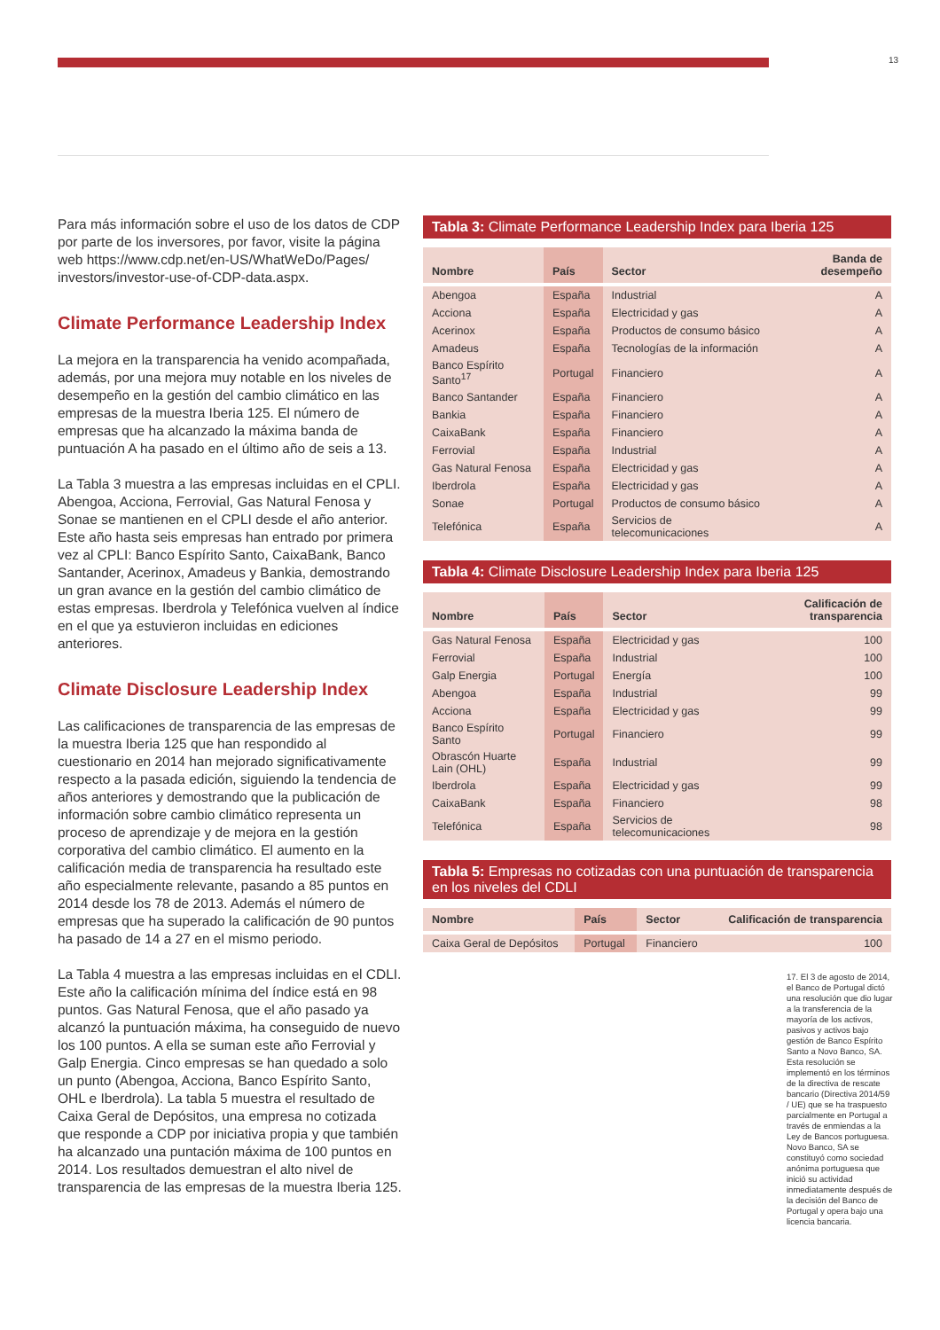13
Para más información sobre el uso de los datos de CDP por parte de los inversores, por favor, visite la página web https://www.cdp.net/en-US/WhatWeDo/Pages/ investors/investor-use-of-CDP-data.aspx.
Climate Performance Leadership Index
La mejora en la transparencia ha venido acompañada, además, por una mejora muy notable en los niveles de desempeño en la gestión del cambio climático en las empresas de la muestra Iberia 125. El número de empresas que ha alcanzado la máxima banda de puntuación A ha pasado en el último año de seis a 13.
La Tabla 3 muestra a las empresas incluidas en el CPLI. Abengoa, Acciona, Ferrovial, Gas Natural Fenosa y Sonae se mantienen en el CPLI desde el año anterior. Este año hasta seis empresas han entrado por primera vez al CPLI: Banco Espírito Santo, CaixaBank, Banco Santander, Acerinox, Amadeus y Bankia, demostrando un gran avance en la gestión del cambio climático de estas empresas. Iberdrola y Telefónica vuelven al índice en el que ya estuvieron incluidas en ediciones anteriores.
Climate Disclosure Leadership Index
Las calificaciones de transparencia de las empresas de la muestra Iberia 125 que han respondido al cuestionario en 2014 han mejorado significativamente respecto a la pasada edición, siguiendo la tendencia de años anteriores y demostrando que la publicación de información sobre cambio climático representa un proceso de aprendizaje y de mejora en la gestión corporativa del cambio climático. El aumento en la calificación media de transparencia ha resultado este año especialmente relevante, pasando a 85 puntos en 2014 desde los 78 de 2013. Además el número de empresas que ha superado la calificación de 90 puntos ha pasado de 14 a 27 en el mismo periodo.
La Tabla 4 muestra a las empresas incluidas en el CDLI. Este año la calificación mínima del índice está en 98 puntos. Gas Natural Fenosa, que el año pasado ya alcanzó la puntuación máxima, ha conseguido de nuevo los 100 puntos. A ella se suman este año Ferrovial y Galp Energia. Cinco empresas se han quedado a solo un punto (Abengoa, Acciona, Banco Espírito Santo, OHL e Iberdrola). La tabla 5 muestra el resultado de Caixa Geral de Depósitos, una empresa no cotizada que responde a CDP por iniciativa propia y que también ha alcanzado una puntación máxima de 100 puntos en 2014. Los resultados demuestran el alto nivel de transparencia de las empresas de la muestra Iberia 125.
Tabla 3: Climate Performance Leadership Index para Iberia 125
| Nombre | País | Sector | Banda de desempeño |
| --- | --- | --- | --- |
| Abengoa | España | Industrial | A |
| Acciona | España | Electricidad y gas | A |
| Acerinox | España | Productos de consumo básico | A |
| Amadeus | España | Tecnologías de la información | A |
| Banco Espírito Santo<sup>17</sup> | Portugal | Financiero | A |
| Banco Santander | España | Financiero | A |
| Bankia | España | Financiero | A |
| CaixaBank | España | Financiero | A |
| Ferrovial | España | Industrial | A |
| Gas Natural Fenosa | España | Electricidad y gas | A |
| Iberdrola | España | Electricidad y gas | A |
| Sonae | Portugal | Productos de consumo básico | A |
| Telefónica | España | Servicios de telecomunicaciones | A |
Tabla 4: Climate Disclosure Leadership Index para Iberia 125
| Nombre | País | Sector | Calificación de transparencia |
| --- | --- | --- | --- |
| Gas Natural Fenosa | España | Electricidad y gas | 100 |
| Ferrovial | España | Industrial | 100 |
| Galp Energia | Portugal | Energía | 100 |
| Abengoa | España | Industrial | 99 |
| Acciona | España | Electricidad y gas | 99 |
| Banco Espírito Santo | Portugal | Financiero | 99 |
| Obrascón Huarte Lain (OHL) | España | Industrial | 99 |
| Iberdrola | España | Electricidad y gas | 99 |
| CaixaBank | España | Financiero | 98 |
| Telefónica | España | Servicios de telecomunicaciones | 98 |
Tabla 5: Empresas no cotizadas con una puntuación de transparencia en los niveles del CDLI
| Nombre | País | Sector | Calificación de transparencia |
| --- | --- | --- | --- |
| Caixa Geral de Depósitos | Portugal | Financiero | 100 |
17. El 3 de agosto de 2014, el Banco de Portugal dictó una resolución que dio lugar a la transferencia de la mayoría de los activos, pasivos y activos bajo gestión de Banco Espírito Santo a Novo Banco, SA. Esta resolución se implementó en los términos de la directiva de rescate bancario (Directiva 2014/59 / UE) que se ha traspuesto parcialmente en Portugal a través de enmiendas a la Ley de Bancos portuguesa. Novo Banco, SA se constituyó como sociedad anónima portuguesa que inició su actividad inmediatamente después de la decisión del Banco de Portugal y opera bajo una licencia bancaria.